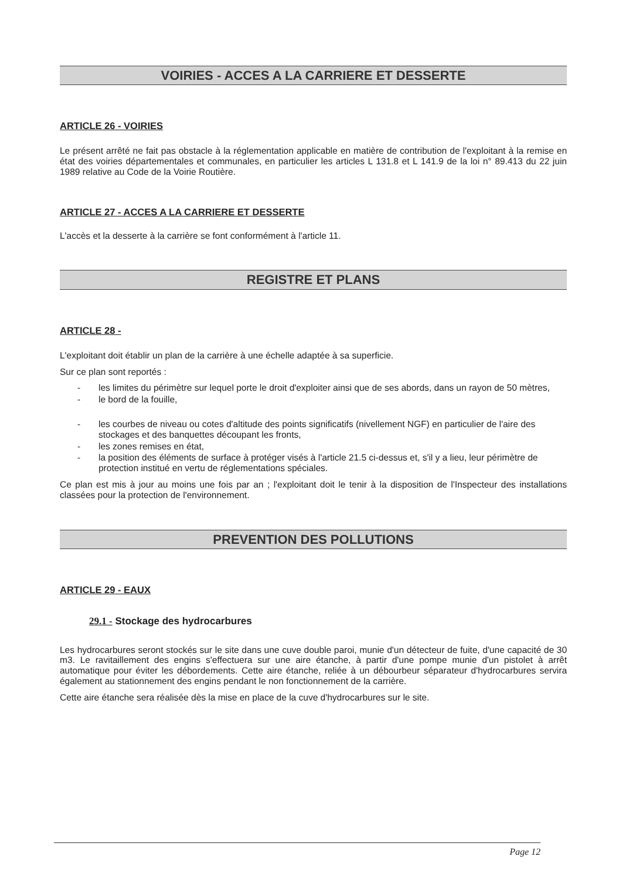VOIRIES - ACCES A LA CARRIERE ET DESSERTE
ARTICLE 26 - VOIRIES
Le présent arrêté ne fait pas obstacle à la réglementation applicable en matière de contribution de l'exploitant à la remise en état des voiries départementales et communales, en particulier les articles L 131.8 et L 141.9 de la loi n° 89.413 du 22 juin 1989 relative au Code de la Voirie Routière.
ARTICLE 27 - ACCES A LA CARRIERE ET DESSERTE
L'accès et la desserte à la carrière se font conformément à l'article 11.
REGISTRE ET PLANS
ARTICLE 28 -
L'exploitant doit établir un plan de la carrière à une échelle adaptée à sa superficie.
Sur ce plan sont reportés :
- les limites du périmètre sur lequel porte le droit d'exploiter ainsi que de ses abords, dans un rayon de 50 mètres,
- le bord de la fouille,
- les courbes de niveau ou cotes d'altitude des points significatifs (nivellement NGF) en particulier de l'aire des stockages et des banquettes découpant les fronts,
- les zones remises en état,
- la position des éléments de surface à protéger visés à l'article 21.5 ci-dessus et, s'il y a lieu, leur périmètre de protection institué en vertu de réglementations spéciales.
Ce plan est mis à jour au moins une fois par an ; l'exploitant doit le tenir à la disposition de l'Inspecteur des installations classées pour la protection de l'environnement.
PREVENTION DES POLLUTIONS
ARTICLE 29 - EAUX
29.1 - Stockage des hydrocarbures
Les hydrocarbures seront stockés sur le site dans une cuve double paroi, munie d'un détecteur de fuite, d'une capacité de 30 m3. Le ravitaillement des engins s'effectuera sur une aire étanche, à partir d'une pompe munie d'un pistolet à arrêt automatique pour éviter les débordements. Cette aire étanche, reliée à un débourbeur séparateur d'hydrocarbures servira également au stationnement des engins pendant le non fonctionnement de la carrière.
Cette aire étanche sera réalisée dès la mise en place de la cuve d'hydrocarbures sur le site.
Page 12